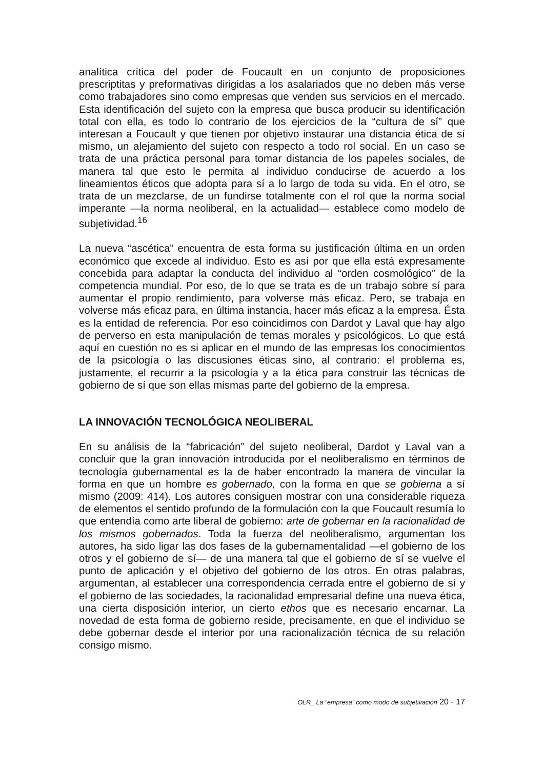analítica crítica del poder de Foucault en un conjunto de proposiciones prescriptitas y preformativas dirigidas a los asalariados que no deben más verse como trabajadores sino como empresas que venden sus servicios en el mercado. Esta identificación del sujeto con la empresa que busca producir su identificación total con ella, es todo lo contrario de los ejercicios de la “cultura de sí” que interesan a Foucault y que tienen por objetivo instaurar una distancia ética de sí mismo, un alejamiento del sujeto con respecto a todo rol social. En un caso se trata de una práctica personal para tomar distancia de los papeles sociales, de manera tal que esto le permita al individuo conducirse de acuerdo a los lineamientos éticos que adopta para sí a lo largo de toda su vida. En el otro, se trata de un mezclarse, de un fundirse totalmente con el rol que la norma social imperante —la norma neoliberal, en la actualidad— establece como modelo de subjetividad.<sup>16</sup>
La nueva “ascética” encuentra de esta forma su justificación última en un orden económico que excede al individuo. Esto es así por que ella está expresamente concebida para adaptar la conducta del individuo al “orden cosmológico” de la competencia mundial. Por eso, de lo que se trata es de un trabajo sobre sí para aumentar el propio rendimiento, para volverse más eficaz. Pero, se trabaja en volverse más eficaz para, en última instancia, hacer más eficaz a la empresa. Ésta es la entidad de referencia. Por eso coincidimos con Dardot y Laval que hay algo de perverso en esta manipulación de temas morales y psicológicos. Lo que está aquí en cuestión no es si aplicar en el mundo de las empresas los conocimientos de la psicología o las discusiones éticas sino, al contrario: el problema es, justamente, el recurrir a la psicología y a la ética para construir las técnicas de gobierno de sí que son ellas mismas parte del gobierno de la empresa.
LA INNOVACIÓN TECNOLÓGICA NEOLIBERAL
En su análisis de la “fabricación” del sujeto neoliberal, Dardot y Laval van a concluir que la gran innovación introducida por el neoliberalismo en términos de tecnología gubernamental es la de haber encontrado la manera de vincular la forma en que un hombre es gobernado, con la forma en que se gobierna a sí mismo (2009: 414). Los autores consiguen mostrar con una considerable riqueza de elementos el sentido profundo de la formulación con la que Foucault resumía lo que entendía como arte liberal de gobierno: arte de gobernar en la racionalidad de los mismos gobernados. Toda la fuerza del neoliberalismo, argumentan los autores, ha sido ligar las dos fases de la gubernamentalidad —el gobierno de los otros y el gobierno de sí— de una manera tal que el gobierno de sí se vuelve el punto de aplicación y el objetivo del gobierno de los otros. En otras palabras, argumentan, al establecer una correspondencia cerrada entre el gobierno de sí y el gobierno de las sociedades, la racionalidad empresarial define una nueva ética, una cierta disposición interior, un cierto ethos que es necesario encarnar. La novedad de esta forma de gobierno reside, precisamente, en que el individuo se debe gobernar desde el interior por una racionalización técnica de su relación consigo mismo.
OLR_ La “empresa” como modo de subjetivación 20 - 17